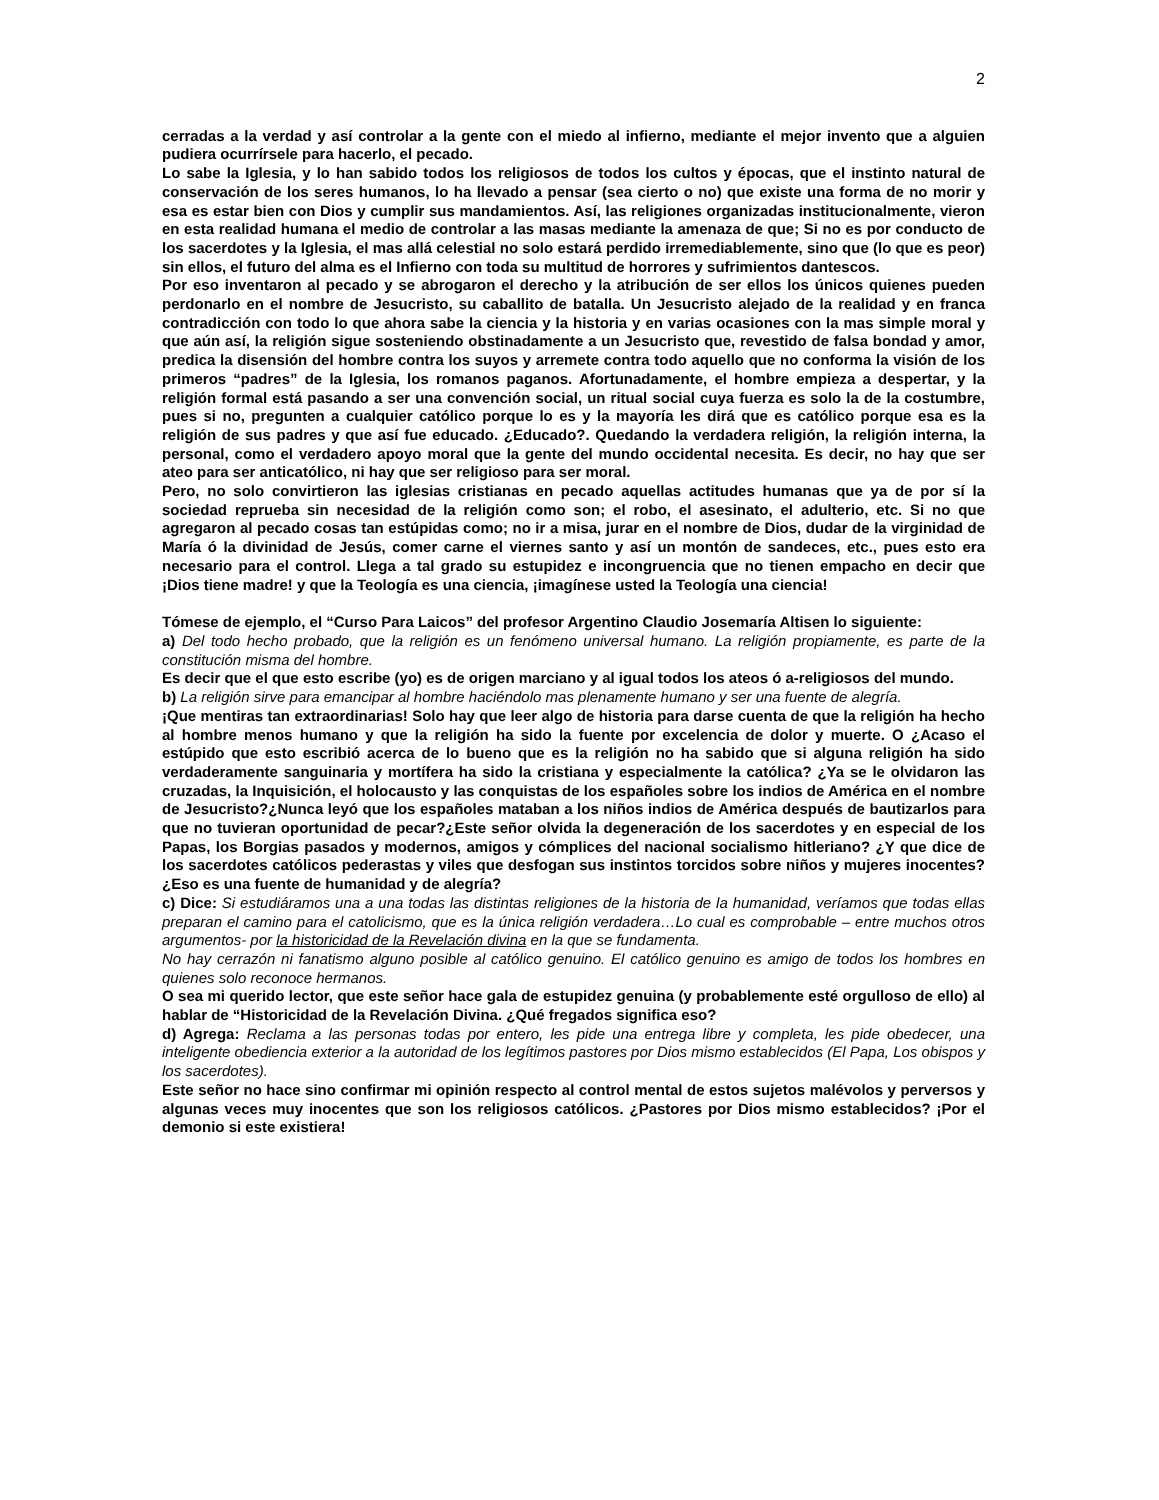2
cerradas a la verdad y así controlar a la gente con el miedo al infierno, mediante el mejor invento que a alguien pudiera ocurrírsele para hacerlo, el pecado.
Lo sabe la Iglesia, y lo han sabido todos los religiosos de todos los cultos y épocas, que el instinto natural de conservación de los seres humanos, lo ha llevado a pensar (sea cierto o no) que existe una forma de no morir y esa es estar bien con Dios y cumplir sus mandamientos. Así, las religiones organizadas institucionalmente, vieron en esta realidad humana el medio de controlar a las masas mediante la amenaza de que; Si no es por conducto de los sacerdotes y la Iglesia, el mas allá celestial no solo estará perdido irremediablemente, sino que (lo que es peor) sin ellos, el futuro del alma es el Infierno con toda su multitud de horrores y sufrimientos dantescos.
Por eso inventaron al pecado y se abrogaron el derecho y la atribución de ser ellos los únicos quienes pueden perdonarlo en el nombre de Jesucristo, su caballito de batalla. Un Jesucristo alejado de la realidad y en franca contradicción con todo lo que ahora sabe la ciencia y la historia y en varias ocasiones con la mas simple moral y que aún así, la religión sigue sosteniendo obstinadamente a un Jesucristo que, revestido de falsa bondad y amor, predica la disensión del hombre contra los suyos y arremete contra todo aquello que no conforma la visión de los primeros “padres” de la Iglesia, los romanos paganos. Afortunadamente, el hombre empieza a despertar, y la religión formal está pasando a ser una convención social, un ritual social cuya fuerza es solo la de la costumbre, pues si no, pregunten a cualquier católico porque lo es y la mayoría les dirá que es católico porque esa es la religión de sus padres y que así fue educado. ¿Educado?. Quedando la verdadera religión, la religión interna, la personal, como el verdadero apoyo moral que la gente del mundo occidental necesita. Es decir, no hay que ser ateo para ser anticatólico, ni hay que ser religioso para ser moral.
Pero, no solo convirtieron las iglesias cristianas en pecado aquellas actitudes humanas que ya de por sí la sociedad reprueba sin necesidad de la religión como son; el robo, el asesinato, el adulterio, etc. Si no que agregaron al pecado cosas tan estúpidas como; no ir a misa, jurar en el nombre de Dios, dudar de la virginidad de María ó la divinidad de Jesús, comer carne el viernes santo y así un montón de sandeces, etc., pues esto era necesario para el control. Llega a tal grado su estupidez e incongruencia que no tienen empacho en decir que ¡Dios tiene madre! y que la Teología es una ciencia, ¡imagínese usted la Teología una ciencia!
Tómese de ejemplo, el “Curso Para Laicos” del profesor Argentino Claudio Josemaría Altisen lo siguiente:
a) Del todo hecho probado, que la religión es un fenómeno universal humano. La religión propiamente, es parte de la constitución misma del hombre.
Es decir que el que esto escribe (yo) es de origen marciano y al igual todos los ateos ó a-religiosos del mundo.
b) La religión sirve para emancipar al hombre haciéndolo mas plenamente humano y ser una fuente de alegría.
¡Que mentiras tan extraordinarias! Solo hay que leer algo de historia para darse cuenta de que la religión ha hecho al hombre menos humano y que la religión ha sido la fuente por excelencia de dolor y muerte. O ¿Acaso el estúpido que esto escribió acerca de lo bueno que es la religión no ha sabido que si alguna religión ha sido verdaderamente sanguinaria y mortífera ha sido la cristiana y especialmente la católica? ¿Ya se le olvidaron las cruzadas, la Inquisición, el holocausto y las conquistas de los españoles sobre los indios de América en el nombre de Jesucristo?¿Nunca leyó que los españoles mataban a los niños indios de América después de bautizarlos para que no tuvieran oportunidad de pecar?¿Este señor olvida la degeneración de los sacerdotes y en especial de los Papas, los Borgias pasados y modernos, amigos y cómplices del nacional socialismo hitleriano? ¿Y que dice de los sacerdotes católicos pederastas y viles que desfogan sus instintos torcidos sobre niños y mujeres inocentes? ¿Eso es una fuente de humanidad y de alegría?
c) Dice: Si estudiáramos una a una todas las distintas religiones de la historia de la humanidad, veríamos que todas ellas preparan el camino para el catolicismo, que es la única religión verdadera…Lo cual es comprobable – entre muchos otros argumentos- por la historicidad de la Revelación divina en la que se fundamenta.
No hay cerrazón ni fanatismo alguno posible al católico genuino. El católico genuino es amigo de todos los hombres en quienes solo reconoce hermanos.
O sea mi querido lector, que este señor hace gala de estupidez genuina (y probablemente esté orgulloso de ello) al hablar de “Historicidad de la Revelación Divina. ¿Qué fregados significa eso?
d) Agrega: Reclama a las personas todas por entero, les pide una entrega libre y completa, les pide obedecer, una inteligente obediencia exterior a la autoridad de los legítimos pastores por Dios mismo establecidos (El Papa, Los obispos y los sacerdotes).
Este señor no hace sino confirmar mi opinión respecto al control mental de estos sujetos malévolos y perversos y algunas veces muy inocentes que son los religiosos católicos. ¿Pastores por Dios mismo establecidos? ¡Por el demonio si este existiera!